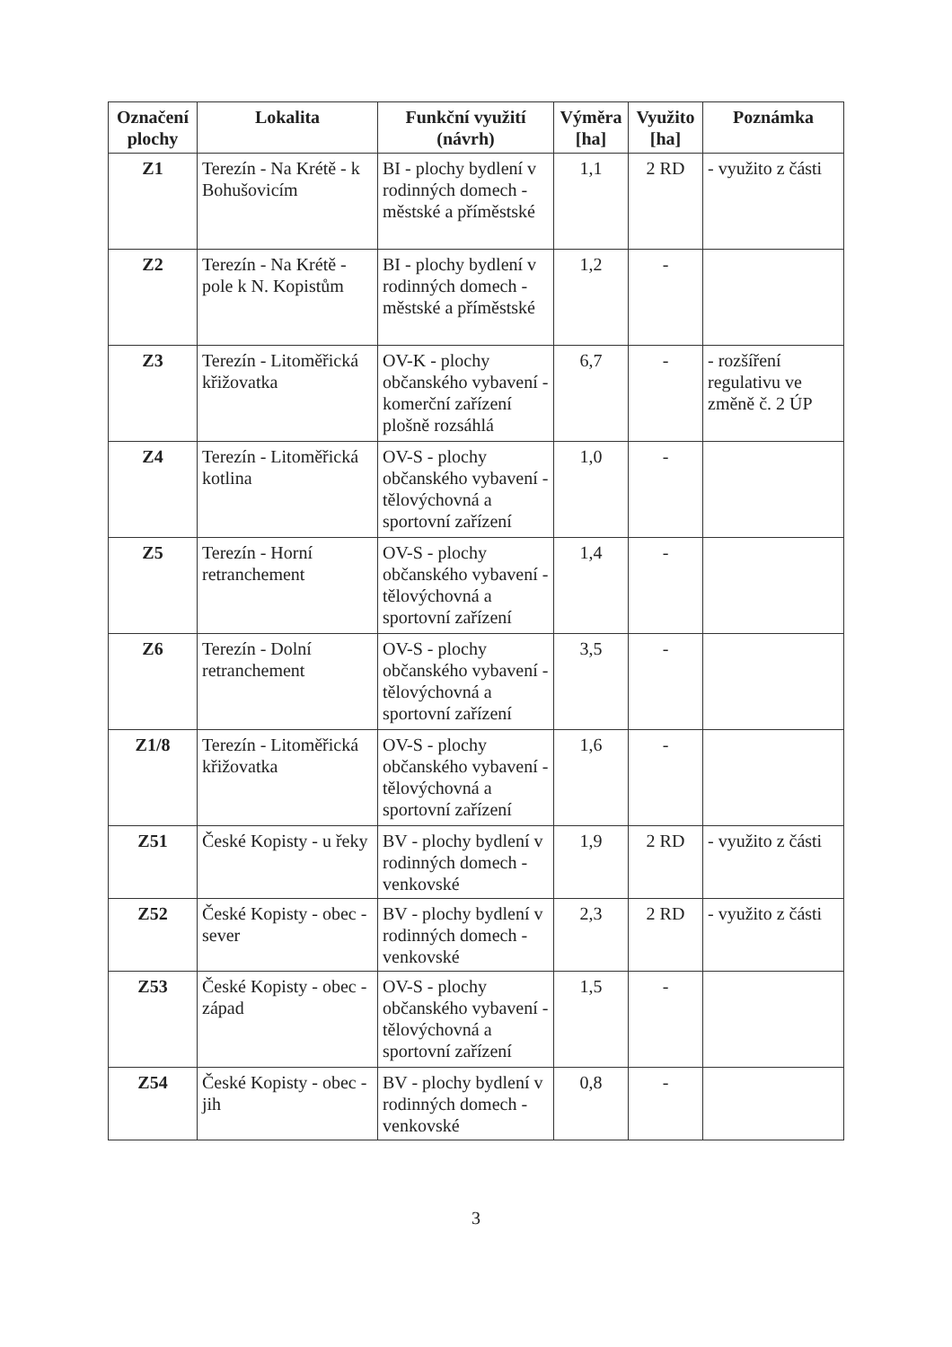| Označení plochy | Lokalita | Funkční využití (návrh) | Výměra [ha] | Využito [ha] | Poznámka |
| --- | --- | --- | --- | --- | --- |
| Z1 | Terezín - Na Krétě - k Bohušovicím | BI - plochy bydlení v rodinných domech - městské a příměstské | 1,1 | 2 RD | - využito z části |
| Z2 | Terezín - Na Krétě - pole k N. Kopistům | BI - plochy bydlení v rodinných domech - městské a příměstské | 1,2 | - | |
| Z3 | Terezín - Litoměřická křižovatka | OV-K - plochy občanského vybavení - komerční zařízení plošně rozsáhlá | 6,7 | - | - rozšíření regulativu ve změně č. 2 ÚP |
| Z4 | Terezín - Litoměřická kotlina | OV-S - plochy občanského vybavení - tělovýchovná a sportovní zařízení | 1,0 | - | |
| Z5 | Terezín - Horní retranchement | OV-S - plochy občanského vybavení - tělovýchovná a sportovní zařízení | 1,4 | - | |
| Z6 | Terezín - Dolní retranchement | OV-S - plochy občanského vybavení - tělovýchovná a sportovní zařízení | 3,5 | - | |
| Z1/8 | Terezín - Litoměřická křižovatka | OV-S - plochy občanského vybavení - tělovýchovná a sportovní zařízení | 1,6 | - | |
| Z51 | České Kopisty - u řeky | BV - plochy bydlení v rodinných domech - venkovské | 1,9 | 2 RD | - využito z části |
| Z52 | České Kopisty - obec - sever | BV - plochy bydlení v rodinných domech - venkovské | 2,3 | 2 RD | - využito z části |
| Z53 | České Kopisty - obec - západ | OV-S - plochy občanského vybavení - tělovýchovná a sportovní zařízení | 1,5 | - | |
| Z54 | České Kopisty - obec - jih | BV - plochy bydlení v rodinných domech - venkovské | 0,8 | - | |
3